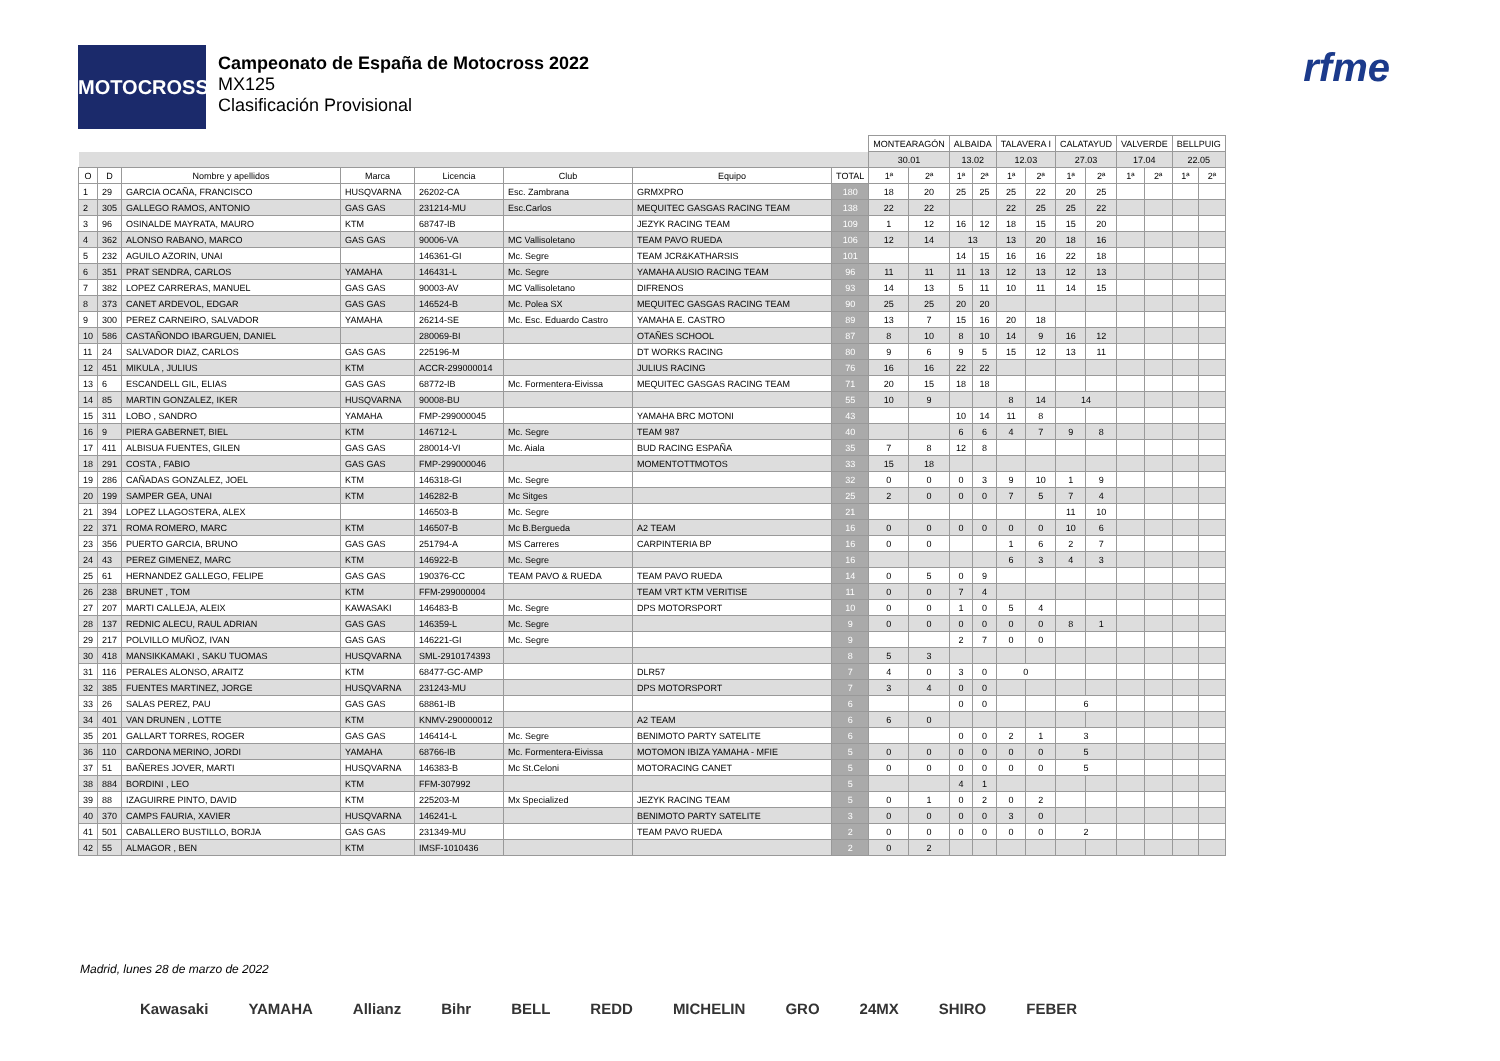MOTOCROSS
Campeonato de España de Motocross 2022
MX125
Clasificación Provisional
rfme
| | | | | | | | | MONTEARAGÓN | | ALBAIDA | | TALAVERA I | | CALATAYUD | | VALVERDE | | BELLPUIG | |
| --- | --- | --- | --- | --- | --- | --- | --- | --- | --- | --- | --- | --- | --- | --- | --- | --- | --- | --- | --- |
| | | | | | | | | 30.01 | | 13.02 | | 12.03 | | 27.03 | | 17.04 | | 22.05 | |
| O | D | Nombre y apellidos | Marca | Licencia | Club | Equipo | TOTAL | 1ª | 2ª | 1ª | 2ª | 1ª | 2ª | 1ª | 2ª | 1ª | 2ª | 1ª | 2ª |
| 1 | 29 | GARCIA OCAÑA, FRANCISCO | HUSQVARNA | 26202-CA | Esc. Zambrana | GRMXPRO | 180 | 18 | 20 | 25 | 25 | 25 | 22 | 20 | 25 | | | | |
| 2 | 305 | GALLEGO RAMOS, ANTONIO | GAS GAS | 231214-MU | Esc.Carlos | MEQUITEC GASGAS RACING TEAM | 138 | 22 | 22 | | | 22 | 25 | 25 | 22 | | | | |
| 3 | 96 | OSINALDE MAYRATA, MAURO | KTM | 68747-IB | | JEZYK RACING TEAM | 109 | 1 | 12 | 16 | 12 | 18 | 15 | 15 | 20 | | | | |
| 4 | 362 | ALONSO RABANO, MARCO | GAS GAS | 90006-VA | MC Vallisoletano | TEAM PAVO RUEDA | 106 | 12 | 14 | 13 | | 13 | 20 | 18 | 16 | | | | |
| 5 | 232 | AGUILO AZORIN, UNAI | | 146361-GI | Mc. Segre | TEAM JCR&KATHARSIS | 101 | | | 14 | 15 | 16 | 16 | 22 | 18 | | | | |
| 6 | 351 | PRAT SENDRA, CARLOS | YAMAHA | 146431-L | Mc. Segre | YAMAHA AUSIO RACING TEAM | 96 | 11 | 11 | 11 | 13 | 12 | 13 | 12 | 13 | | | | |
| 7 | 382 | LOPEZ CARRERAS, MANUEL | GAS GAS | 90003-AV | MC Vallisoletano | DIFRENOS | 93 | 14 | 13 | 5 | 11 | 10 | 11 | 14 | 15 | | | | |
| 8 | 373 | CANET ARDEVOL, EDGAR | GAS GAS | 146524-B | Mc. Polea SX | MEQUITEC GASGAS RACING TEAM | 90 | 25 | 25 | 20 | 20 | | | | | | | | |
| 9 | 300 | PEREZ CARNEIRO, SALVADOR | YAMAHA | 26214-SE | Mc. Esc. Eduardo Castro | YAMAHA E. CASTRO | 89 | 13 | 7 | 15 | 16 | 20 | 18 | | | | | | |
| 10 | 586 | CASTAÑONDO IBARGUEN, DANIEL | | 280069-BI | | OTAÑES SCHOOL | 87 | 8 | 10 | 8 | 10 | 14 | 9 | 16 | 12 | | | | |
| 11 | 24 | SALVADOR DIAZ, CARLOS | GAS GAS | 225196-M | | DT WORKS RACING | 80 | 9 | 6 | 9 | 5 | 15 | 12 | 13 | 11 | | | | |
| 12 | 451 | MIKULA , JULIUS | KTM | ACCR-299000014 | | JULIUS RACING | 76 | 16 | 16 | 22 | 22 | | | | | | | | |
| 13 | 6 | ESCANDELL GIL, ELIAS | GAS GAS | 68772-IB | Mc. Formentera-Eivissa | MEQUITEC GASGAS RACING TEAM | 71 | 20 | 15 | 18 | 18 | | | | | | | | |
| 14 | 85 | MARTIN GONZALEZ, IKER | HUSQVARNA | 90008-BU | | | 55 | 10 | 9 | | | 8 | 14 | 14 | | | | | |
| 15 | 311 | LOBO , SANDRO | YAMAHA | FMP-299000045 | | YAMAHA BRC MOTONI | 43 | | | 10 | 14 | 11 | 8 | | | | | | |
| 16 | 9 | PIERA GABERNET, BIEL | KTM | 146712-L | Mc. Segre | TEAM 987 | 40 | | | 6 | 6 | 4 | 7 | 9 | 8 | | | | |
| 17 | 411 | ALBISUA FUENTES, GILEN | GAS GAS | 280014-VI | Mc. Aiala | BUD RACING ESPAÑA | 35 | 7 | 8 | 12 | 8 | | | | | | | | |
| 18 | 291 | COSTA , FABIO | GAS GAS | FMP-299000046 | | MOMENTOTTMOTOS | 33 | 15 | 18 | | | | | | | | | | |
| 19 | 286 | CAÑADAS GONZALEZ, JOEL | KTM | 146318-GI | Mc. Segre | | 32 | 0 | 0 | 0 | 3 | 9 | 10 | 1 | 9 | | | | |
| 20 | 199 | SAMPER GEA, UNAI | KTM | 146282-B | Mc Sitges | | 25 | 2 | 0 | 0 | 0 | 7 | 5 | 7 | 4 | | | | |
| 21 | 394 | LOPEZ LLAGOSTERA, ALEX | | 146503-B | Mc. Segre | | 21 | | | | | | | 11 | 10 | | | | |
| 22 | 371 | ROMA ROMERO, MARC | KTM | 146507-B | Mc B.Bergueda | A2 TEAM | 16 | 0 | 0 | 0 | 0 | 0 | 0 | 10 | 6 | | | | |
| 23 | 356 | PUERTO GARCIA, BRUNO | GAS GAS | 251794-A | MS Carreres | CARPINTERIA BP | 16 | 0 | 0 | | | 1 | 6 | 2 | 7 | | | | |
| 24 | 43 | PEREZ GIMENEZ, MARC | KTM | 146922-B | Mc. Segre | | 16 | | | | | 6 | 3 | 4 | 3 | | | | |
| 25 | 61 | HERNANDEZ GALLEGO, FELIPE | GAS GAS | 190376-CC | TEAM PAVO & RUEDA | TEAM PAVO RUEDA | 14 | 0 | 5 | 0 | 9 | | | | | | | | |
| 26 | 238 | BRUNET , TOM | KTM | FFM-299000004 | | TEAM VRT KTM VERITISE | 11 | 0 | 0 | 7 | 4 | | | | | | | | |
| 27 | 207 | MARTI CALLEJA, ALEIX | KAWASAKI | 146483-B | Mc. Segre | DPS MOTORSPORT | 10 | 0 | 0 | 1 | 0 | 5 | 4 | | | | | | |
| 28 | 137 | REDNIC ALECU, RAUL ADRIAN | GAS GAS | 146359-L | Mc. Segre | | 9 | 0 | 0 | 0 | 0 | 0 | 0 | 8 | 1 | | | | |
| 29 | 217 | POLVILLO MUÑOZ, IVAN | GAS GAS | 146221-GI | Mc. Segre | | 9 | | | 2 | 7 | 0 | 0 | | | | | | |
| 30 | 418 | MANSIKKAMAKI , SAKU TUOMAS | HUSQVARNA | SML-2910174393 | | | 8 | 5 | 3 | | | | | | | | | | |
| 31 | 116 | PERALES ALONSO, ARAITZ | KTM | 68477-GC-AMP | | DLR57 | 7 | 4 | 0 | 3 | 0 | 0 | | | | | | | |
| 32 | 385 | FUENTES MARTINEZ, JORGE | HUSQVARNA | 231243-MU | | DPS MOTORSPORT | 7 | 3 | 4 | 0 | 0 | | | | | | | | |
| 33 | 26 | SALAS PEREZ, PAU | GAS GAS | 68861-IB | | | 6 | | | 0 | 0 | | | 6 | | | | | |
| 34 | 401 | VAN DRUNEN , LOTTE | KTM | KNMV-290000012 | | A2 TEAM | 6 | 6 | 0 | | | | | | | | | | |
| 35 | 201 | GALLART TORRES, ROGER | GAS GAS | 146414-L | Mc. Segre | BENIMOTO PARTY SATELITE | 6 | | | 0 | 0 | 2 | 1 | 3 | | | | | |
| 36 | 110 | CARDONA MERINO, JORDI | YAMAHA | 68766-IB | Mc. Formentera-Eivissa | MOTOMON IBIZA YAMAHA - MFIE | 5 | 0 | 0 | 0 | 0 | 0 | 0 | 5 | | | | | |
| 37 | 51 | BAÑERES JOVER, MARTI | HUSQVARNA | 146383-B | Mc St.Celoni | MOTORACING CANET | 5 | 0 | 0 | 0 | 0 | 0 | 0 | 5 | | | | | |
| 38 | 884 | BORDINI , LEO | KTM | FFM-307992 | | | 5 | | | 4 | 1 | | | | | | | | |
| 39 | 88 | IZAGUIRRE PINTO, DAVID | KTM | 225203-M | Mx Specialized | JEZYK RACING TEAM | 5 | 0 | 1 | 0 | 2 | 0 | 2 | | | | | | |
| 40 | 370 | CAMPS FAURIA, XAVIER | HUSQVARNA | 146241-L | | BENIMOTO PARTY SATELITE | 3 | 0 | 0 | 0 | 0 | 3 | 0 | | | | | | |
| 41 | 501 | CABALLERO BUSTILLO, BORJA | GAS GAS | 231349-MU | | TEAM PAVO RUEDA | 2 | 0 | 0 | 0 | 0 | 0 | 0 | 2 | | | | | |
| 42 | 55 | ALMAGOR , BEN | KTM | IMSF-1010436 | | | 2 | 0 | 2 | | | | | | | | | | |
Madrid, lunes 28 de marzo de 2022
Kawasaki YAMAHA Allianz Bihr BELL REDD MICHELIN GRO 24MX SHIRO FEBER